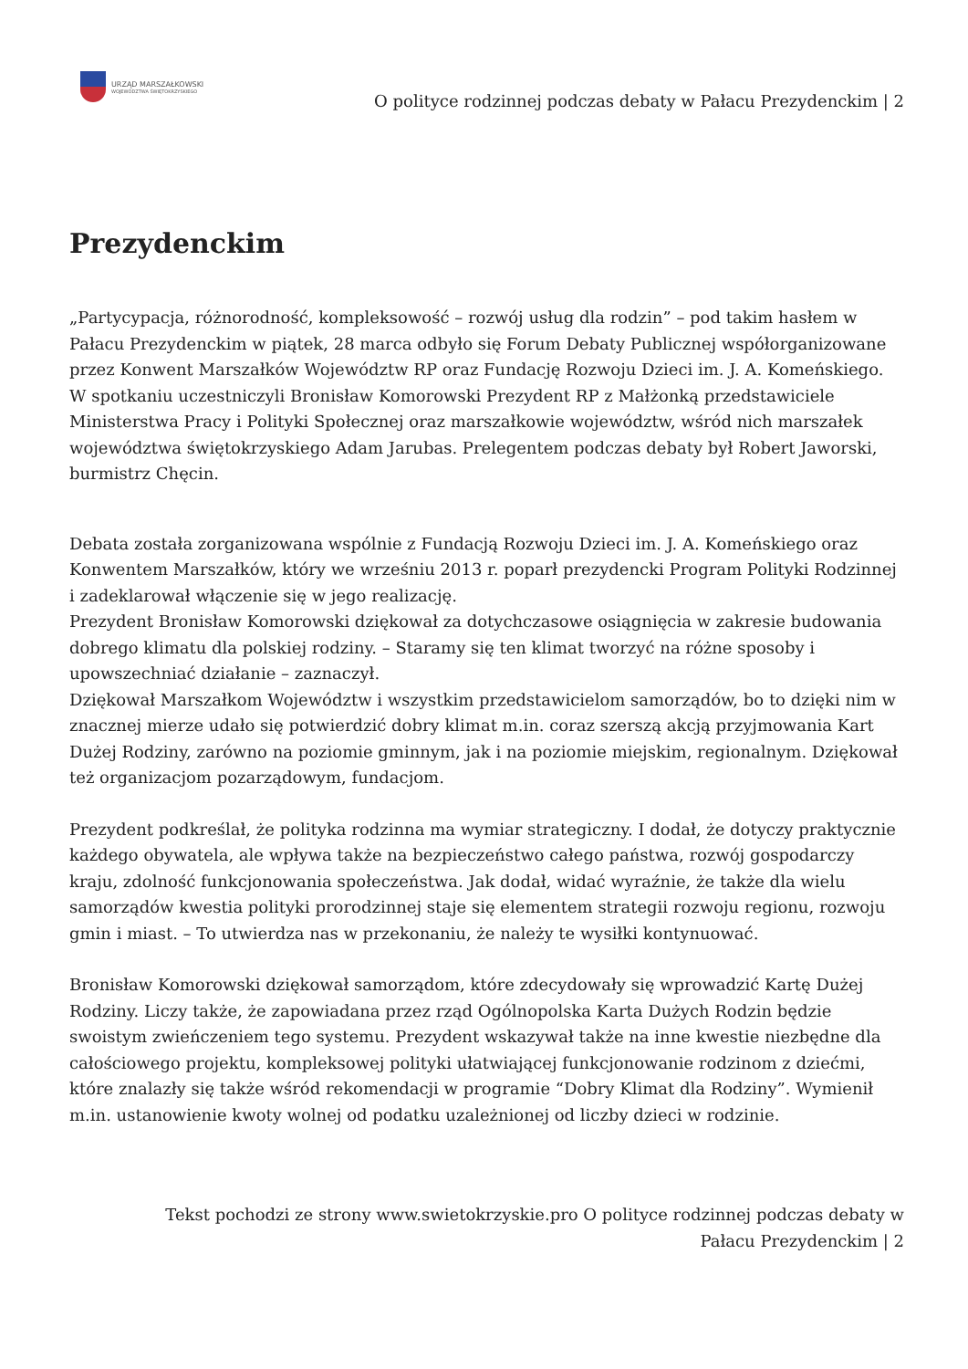URZĄD MARSZAŁKOWSKI
WOJEWÓDZTWA ŚWIĘTOKRZYSKIEGO
O polityce rodzinnej podczas debaty w Pałacu Prezydenckim | 2
Prezydenckim
„Partycypacja, różnorodność, kompleksowość – rozwój usług dla rodzin” – pod takim hasłem w Pałacu Prezydenckim w piątek, 28 marca odbyło się Forum Debaty Publicznej współorganizowane przez Konwent Marszałków Województw RP oraz Fundację Rozwoju Dzieci im. J. A. Komeńskiego. W spotkaniu uczestniczyli Bronisław Komorowski Prezydent RP z Małżonką przedstawiciele Ministerstwa Pracy i Polityki Społecznej oraz marszałkowie województw, wśród nich marszałek województwa świętokrzyskiego Adam Jarubas. Prelegentem podczas debaty był Robert Jaworski, burmistrz Chęcin.
Debata została zorganizowana wspólnie z Fundacją Rozwoju Dzieci im. J. A. Komeńskiego oraz Konwentem Marszałków, który we wrześniu 2013 r. poparł prezydencki Program Polityki Rodzinnej i zadeklarował włączenie się w jego realizację.
Prezydent Bronisław Komorowski dziękował za dotychczasowe osiągnięcia w zakresie budowania dobrego klimatu dla polskiej rodziny. – Staramy się ten klimat tworzyć na różne sposoby i upowszechniać działanie – zaznaczył.
Dziękował Marszałkom Województw i wszystkim przedstawicielom samorządów, bo to dzięki nim w znacznej mierze udało się potwierdzić dobry klimat m.in. coraz szerszą akcją przyjmowania Kart Dużej Rodziny, zarówno na poziomie gminnym, jak i na poziomie miejskim, regionalnym. Dziękował też organizacjom pozarządowym, fundacjom.
Prezydent podkreślał, że polityka rodzinna ma wymiar strategiczny. I dodał, że dotyczy praktycznie każdego obywatela, ale wpływa także na bezpieczeństwo całego państwa, rozwój gospodarczy kraju, zdolność funkcjonowania społeczeństwa. Jak dodał, widać wyraźnie, że także dla wielu samorządów kwestia polityki prorodzinnej staje się elementem strategii rozwoju regionu, rozwoju gmin i miast. – To utwierdza nas w przekonaniu, że należy te wysiłki kontynuować.
Bronisław Komorowski dziękował samorządom, które zdecydowały się wprowadzić Kartę Dużej Rodziny. Liczy także, że zapowiadana przez rząd Ogólnopolska Karta Dużych Rodzin będzie swoistym zwieńczeniem tego systemu. Prezydent wskazywał także na inne kwestie niezbędne dla całościowego projektu, kompleksowej polityki ułatwiającej funkcjonowanie rodzinom z dziećmi, które znalazły się także wśród rekomendacji w programie “Dobry Klimat dla Rodziny”. Wymienił m.in. ustanowienie kwoty wolnej od podatku uzależnionej od liczby dzieci w rodzinie.
Tekst pochodzi ze strony www.swietokrzyskie.pro O polityce rodzinnej podczas debaty w
Pałacu Prezydenckim | 2